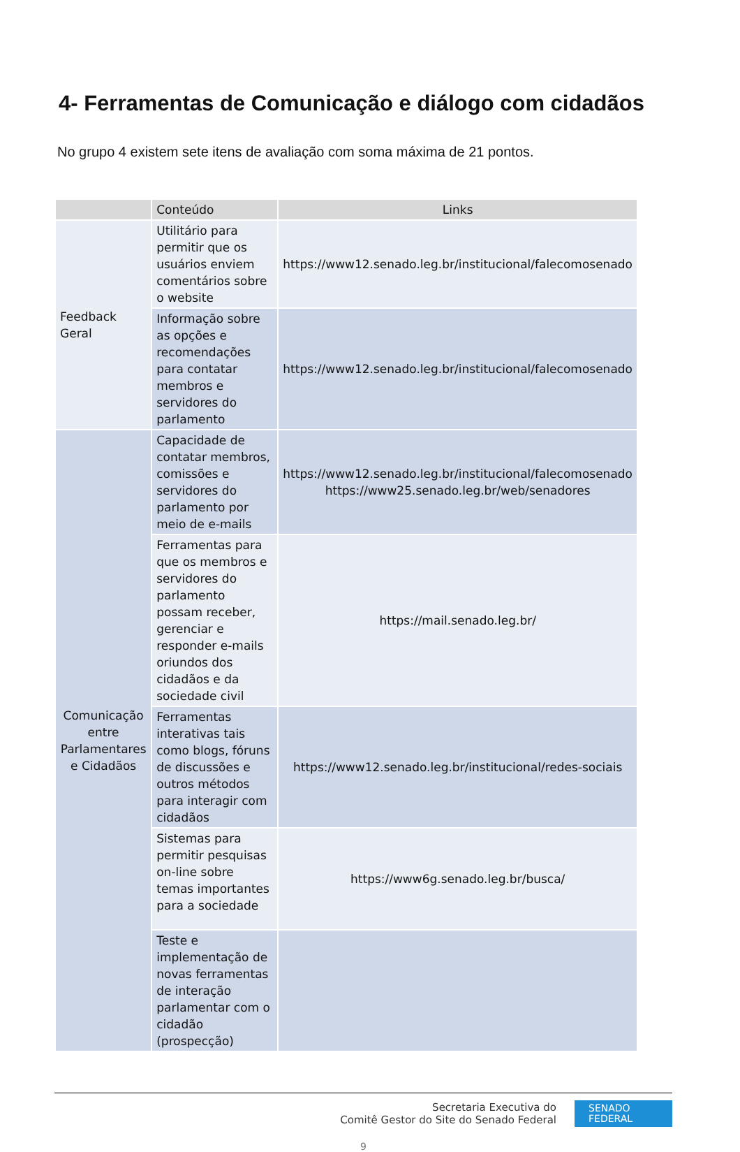4- Ferramentas de Comunicação e diálogo com cidadãos
No grupo 4 existem sete itens de avaliação com soma máxima de 21 pontos.
| | Conteúdo | Links |
| --- | --- | --- |
| Feedback Geral | Utilitário para permitir que os usuários enviem comentários sobre o website | https://www12.senado.leg.br/institucional/falecomosenado |
| | Informação sobre as opções e recomendações para contatar membros e servidores do parlamento | https://www12.senado.leg.br/institucional/falecomosenado |
| Comunicação entre Parlamentares e Cidadãos | Capacidade de contatar membros, comissões e servidores do parlamento por meio de e-mails | https://www12.senado.leg.br/institucional/falecomosenado https://www25.senado.leg.br/web/senadores |
| | Ferramentas para que os membros e servidores do parlamento possam receber, gerenciar e responder e-mails oriundos dos cidadãos e da sociedade civil | https://mail.senado.leg.br/ |
| | Ferramentas interativas tais como blogs, fóruns de discussões e outros métodos para interagir com cidadãos | https://www12.senado.leg.br/institucional/redes-sociais |
| | Sistemas para permitir pesquisas on-line sobre temas importantes para a sociedade | https://www6g.senado.leg.br/busca/ |
| | Teste e implementação de novas ferramentas de interação parlamentar com o cidadão (prospecção) | |
Secretaria Executiva do
Comitê Gestor do Site do Senado Federal
SENADO
FEDERAL
9